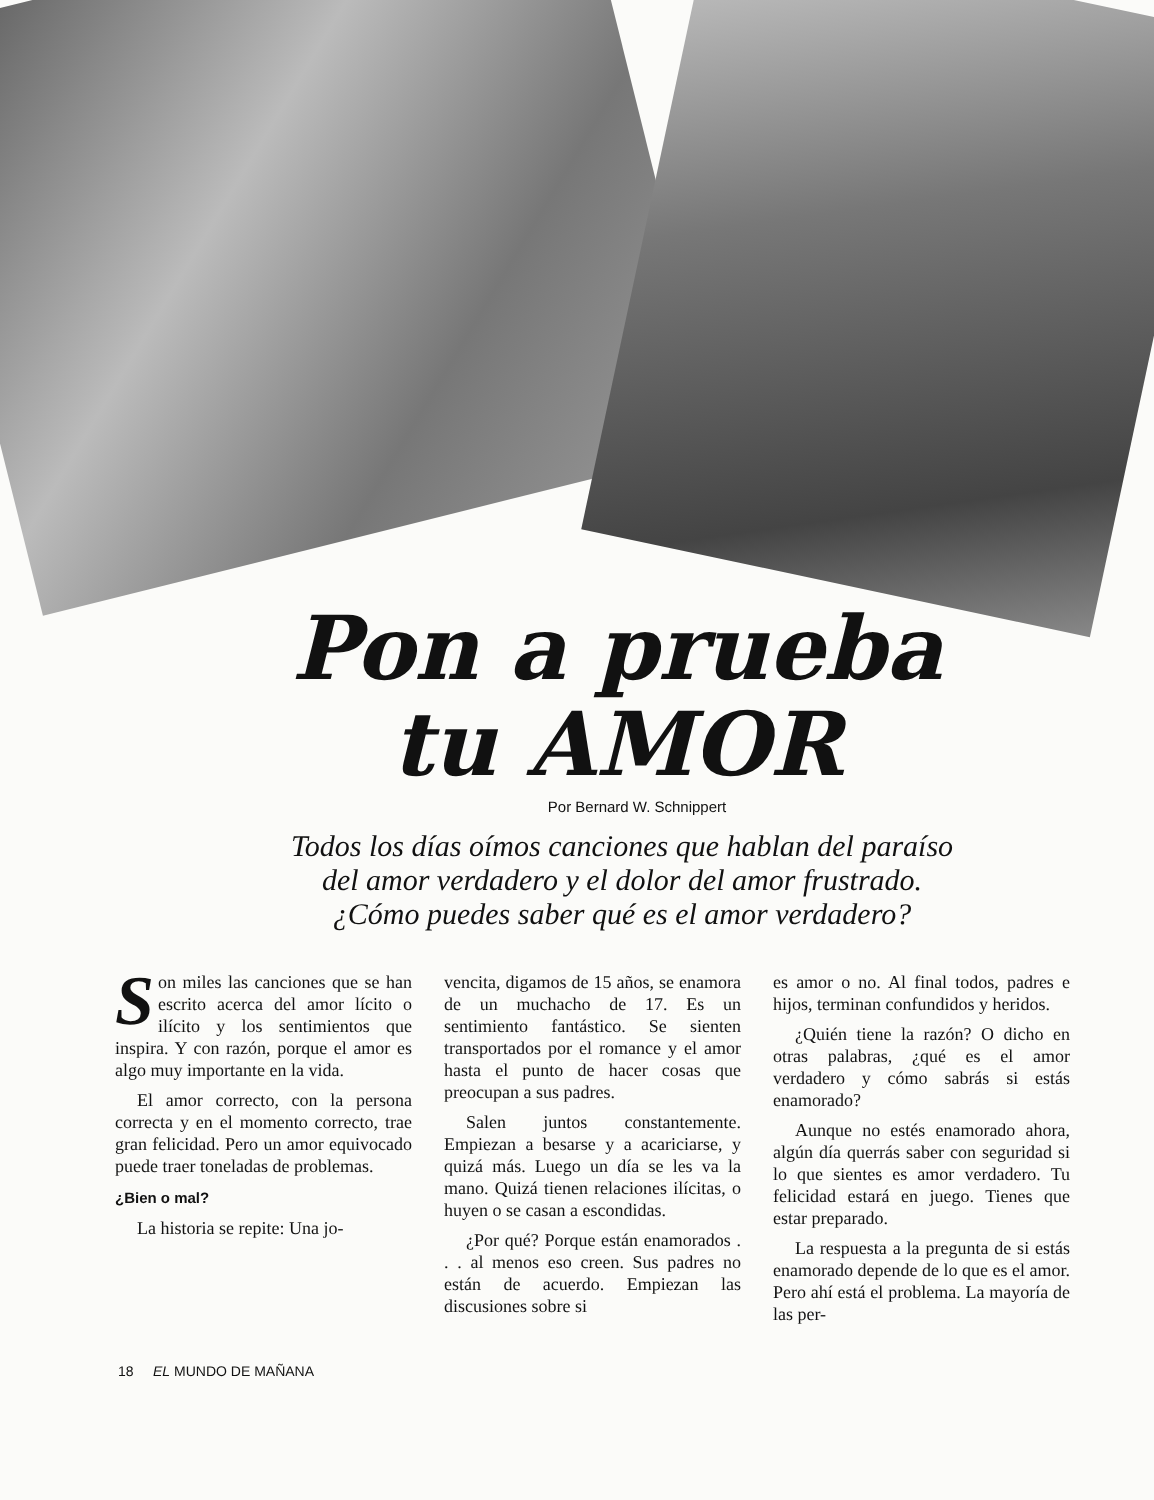Pon a prueba
tu AMOR
Por Bernard W. Schnippert
Todos los días oímos canciones que hablan del paraíso
del amor verdadero y el dolor del amor frustrado.
¿Cómo puedes saber qué es el amor verdadero?
Son miles las canciones que se han escrito acerca del amor lícito o ilícito y los sentimientos que inspira. Y con razón, porque el amor es algo muy importante en la vida.
El amor correcto, con la persona correcta y en el momento correcto, trae gran felicidad. Pero un amor equivocado puede traer toneladas de problemas.
¿Bien o mal?
La historia se repite: Una jo-
vencita, digamos de 15 años, se enamora de un muchacho de 17. Es un sentimiento fantástico. Se sienten transportados por el romance y el amor hasta el punto de hacer cosas que preocupan a sus padres.
Salen juntos constantemente. Empiezan a besarse y a acariciarse, y quizá más. Luego un día se les va la mano. Quizá tienen relaciones ilícitas, o huyen o se casan a escondidas.
¿Por qué? Porque están enamorados . . . al menos eso creen. Sus padres no están de acuerdo. Empiezan las discusiones sobre si
es amor o no. Al final todos, padres e hijos, terminan confundidos y heridos.
¿Quién tiene la razón? O dicho en otras palabras, ¿qué es el amor verdadero y cómo sabrás si estás enamorado?
Aunque no estés enamorado ahora, algún día querrás saber con seguridad si lo que sientes es amor verdadero. Tu felicidad estará en juego. Tienes que estar preparado.
La respuesta a la pregunta de si estás enamorado depende de lo que es el amor. Pero ahí está el problema. La mayoría de las per-
18 EL MUNDO DE MAÑANA